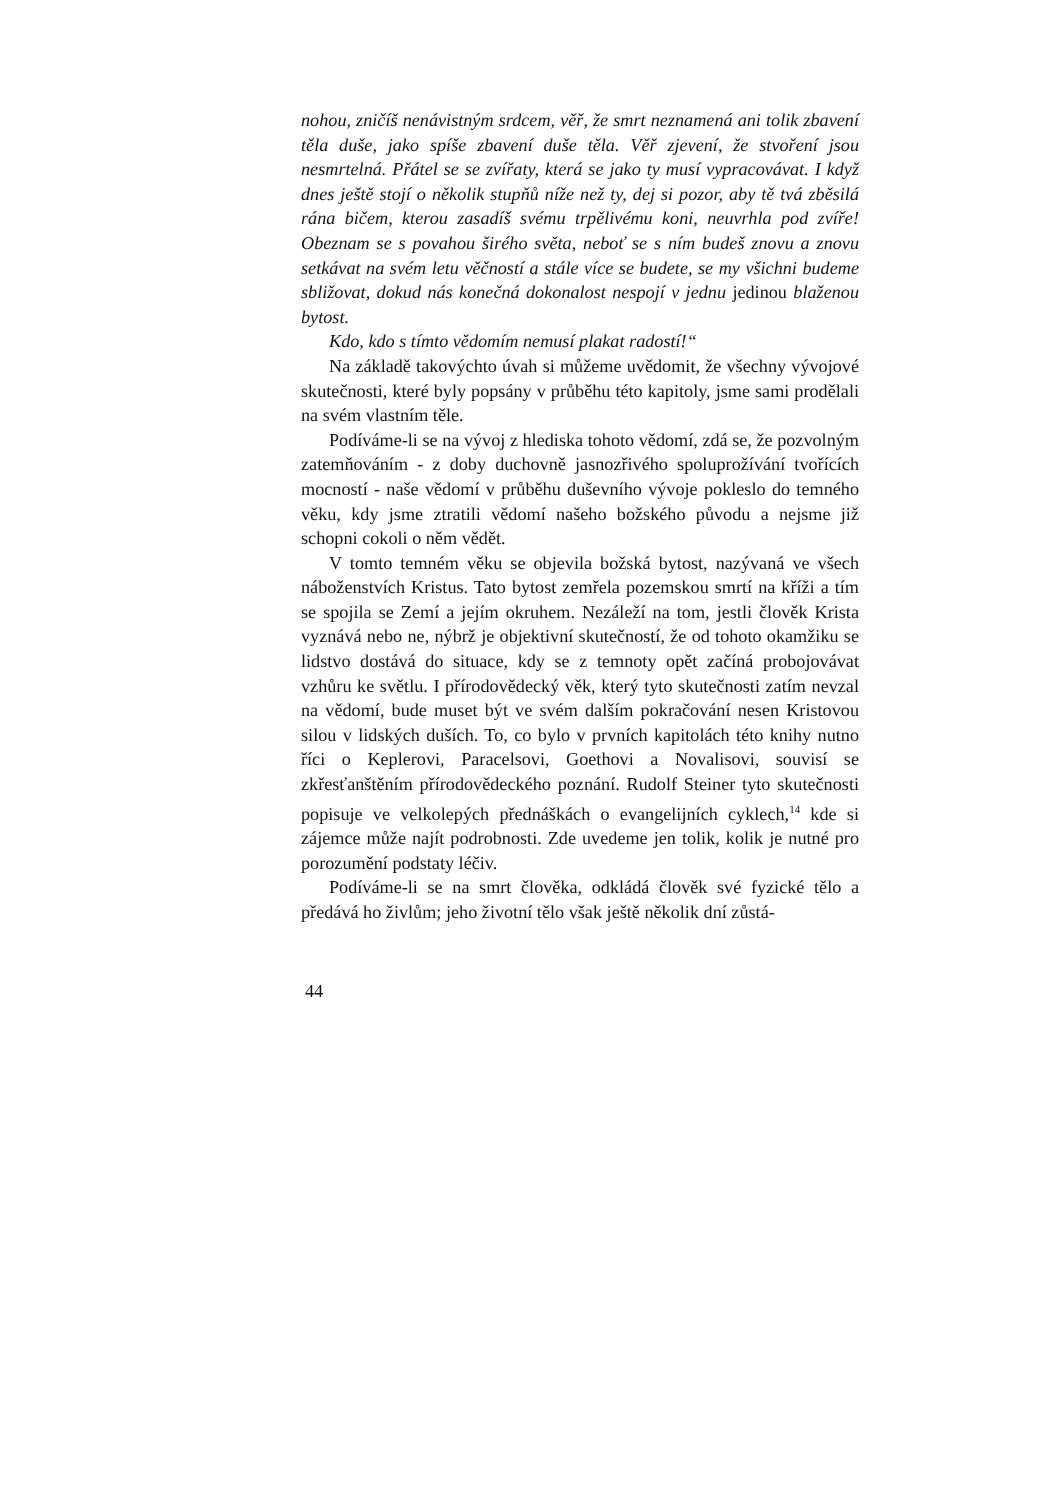nohou, zničíš nenávistným srdcem, věř, že smrt neznamená ani tolik zbavení těla duše, jako spíše zbavení duše těla. Věř zjevení, že stvoření jsou nesmrtelná. Přátel se se zvířaty, která se jako ty musí vypracovávat. I když dnes ještě stojí o několik stupňů níže než ty, dej si pozor, aby tě tvá zběsilá rána bičem, kterou zasadíš svému trpělivému koni, neuvrhla pod zvíře! Obeznam se s povahou širého světa, neboť se s ním budeš znovu a znovu setkávat na svém letu věčností a stále více se budete, se my všichni budeme sbližovat, dokud nás konečná dokonalost nespojí v jednu jedinou blaženou bytost.
Kdo, kdo s tímto vědomím nemusí plakat radostí!“
Na základě takovýchto úvah si můžeme uvědomit, že všechny vývojové skutečnosti, které byly popsány v průběhu této kapitoly, jsme sami prodělali na svém vlastním těle.
Podíváme-li se na vývoj z hlediska tohoto vědomí, zdá se, že pozvolným zatemňováním - z doby duchovně jasnozřivého spoluprožívání tvořících mocností - naše vědomí v průběhu duševního vývoje pokleslo do temného věku, kdy jsme ztratili vědomí našeho božského původu a nejsme již schopni cokoli o něm vědět.
V tomto temném věku se objevila božská bytost, nazývaná ve všech náboženstvích Kristus. Tato bytost zemřela pozemskou smrtí na kříži a tím se spojila se Zemí a jejím okruhem. Nezáleží na tom, jestli člověk Krista vyznává nebo ne, nýbrž je objektivní skutečností, že od tohoto okamžiku se lidstvo dostává do situace, kdy se z temnoty opět začíná probojovávat vzhůru ke světlu. I přírodovědecký věk, který tyto skutečnosti zatím nevzal na vědomí, bude muset být ve svém dalším pokračování nesen Kristovou silou v lidských duších. To, co bylo v prvních kapitolách této knihy nutno říci o Keplerovi, Paracelsovi, Goethovi a Novalisovi, souvisí se zkřesťanštěním přírodovědeckého poznání. Rudolf Steiner tyto skutečnosti popisuje ve velkolepých přednáškách o evangelijních cyklech,<sup>14</sup> kde si zájemce může najít podrobnosti. Zde uvedeme jen tolik, kolik je nutné pro porozumění podstaty léčiv.
Podíváme-li se na smrt člověka, odkládá člověk své fyzické tělo a předává ho živlům; jeho životní tělo však ještě několik dní zůstá-
44